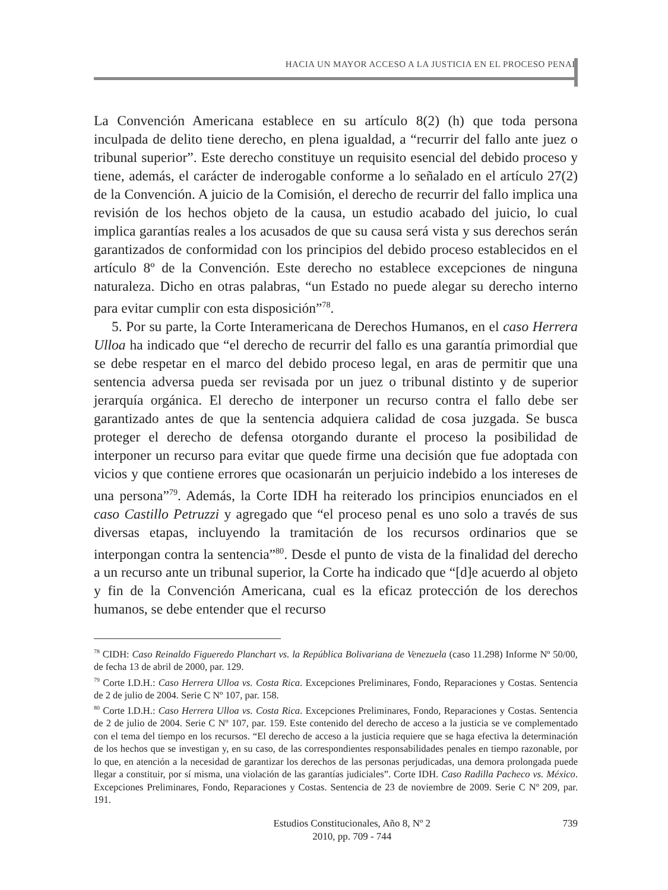HACIA UN MAYOR ACCESO A LA JUSTICIA EN EL PROCESO PENAL
La Convención Americana establece en su artículo 8(2) (h) que toda persona inculpada de delito tiene derecho, en plena igualdad, a “recurrir del fallo ante juez o tribunal superior”. Este derecho constituye un requisito esencial del debido proceso y tiene, además, el carácter de inderogable conforme a lo señalado en el artículo 27(2) de la Convención. A juicio de la Comisión, el derecho de recurrir del fallo implica una revisión de los hechos objeto de la causa, un estudio acabado del juicio, lo cual implica garantías reales a los acusados de que su causa será vista y sus derechos serán garantizados de conformidad con los principios del debido proceso establecidos en el artículo 8º de la Convención. Este derecho no establece excepciones de ninguna naturaleza. Dicho en otras palabras, “un Estado no puede alegar su derecho interno para evitar cumplir con esta disposición”<sup>78</sup>.
5. Por su parte, la Corte Interamericana de Derechos Humanos, en el caso Herrera Ulloa ha indicado que “el derecho de recurrir del fallo es una garantía primordial que se debe respetar en el marco del debido proceso legal, en aras de permitir que una sentencia adversa pueda ser revisada por un juez o tribunal distinto y de superior jerarquía orgánica. El derecho de interponer un recurso contra el fallo debe ser garantizado antes de que la sentencia adquiera calidad de cosa juzgada. Se busca proteger el derecho de defensa otorgando durante el proceso la posibilidad de interponer un recurso para evitar que quede firme una decisión que fue adoptada con vicios y que contiene errores que ocasionarán un perjuicio indebido a los intereses de una persona”<sup>79</sup>. Además, la Corte IDH ha reiterado los principios enunciados en el caso Castillo Petruzzi y agregado que “el proceso penal es uno solo a través de sus diversas etapas, incluyendo la tramitación de los recursos ordinarios que se interpongan contra la sentencia”<sup>80</sup>. Desde el punto de vista de la finalidad del derecho a un recurso ante un tribunal superior, la Corte ha indicado que “[d]e acuerdo al objeto y fin de la Convención Americana, cual es la eficaz protección de los derechos humanos, se debe entender que el recurso
<sup>78</sup> CIDH: Caso Reinaldo Figueredo Planchart vs. la República Bolivariana de Venezuela (caso 11.298) Informe Nº 50/00, de fecha 13 de abril de 2000, par. 129.
<sup>79</sup> Corte I.D.H.: Caso Herrera Ulloa vs. Costa Rica. Excepciones Preliminares, Fondo, Reparaciones y Costas. Sentencia de 2 de julio de 2004. Serie C Nº 107, par. 158.
<sup>80</sup> Corte I.D.H.: Caso Herrera Ulloa vs. Costa Rica. Excepciones Preliminares, Fondo, Reparaciones y Costas. Sentencia de 2 de julio de 2004. Serie C Nº 107, par. 159. Este contenido del derecho de acceso a la justicia se ve complementado con el tema del tiempo en los recursos. “El derecho de acceso a la justicia requiere que se haga efectiva la determinación de los hechos que se investigan y, en su caso, de las correspondientes responsabilidades penales en tiempo razonable, por lo que, en atención a la necesidad de garantizar los derechos de las personas perjudicadas, una demora prolongada puede llegar a constituir, por sí misma, una violación de las garantías judiciales”. Corte IDH. Caso Radilla Pacheco vs. México. Excepciones Preliminares, Fondo, Reparaciones y Costas. Sentencia de 23 de noviembre de 2009. Serie C Nº 209, par. 191.
Estudios Constitucionales, Año 8, Nº 2
2010, pp. 709 - 744
739